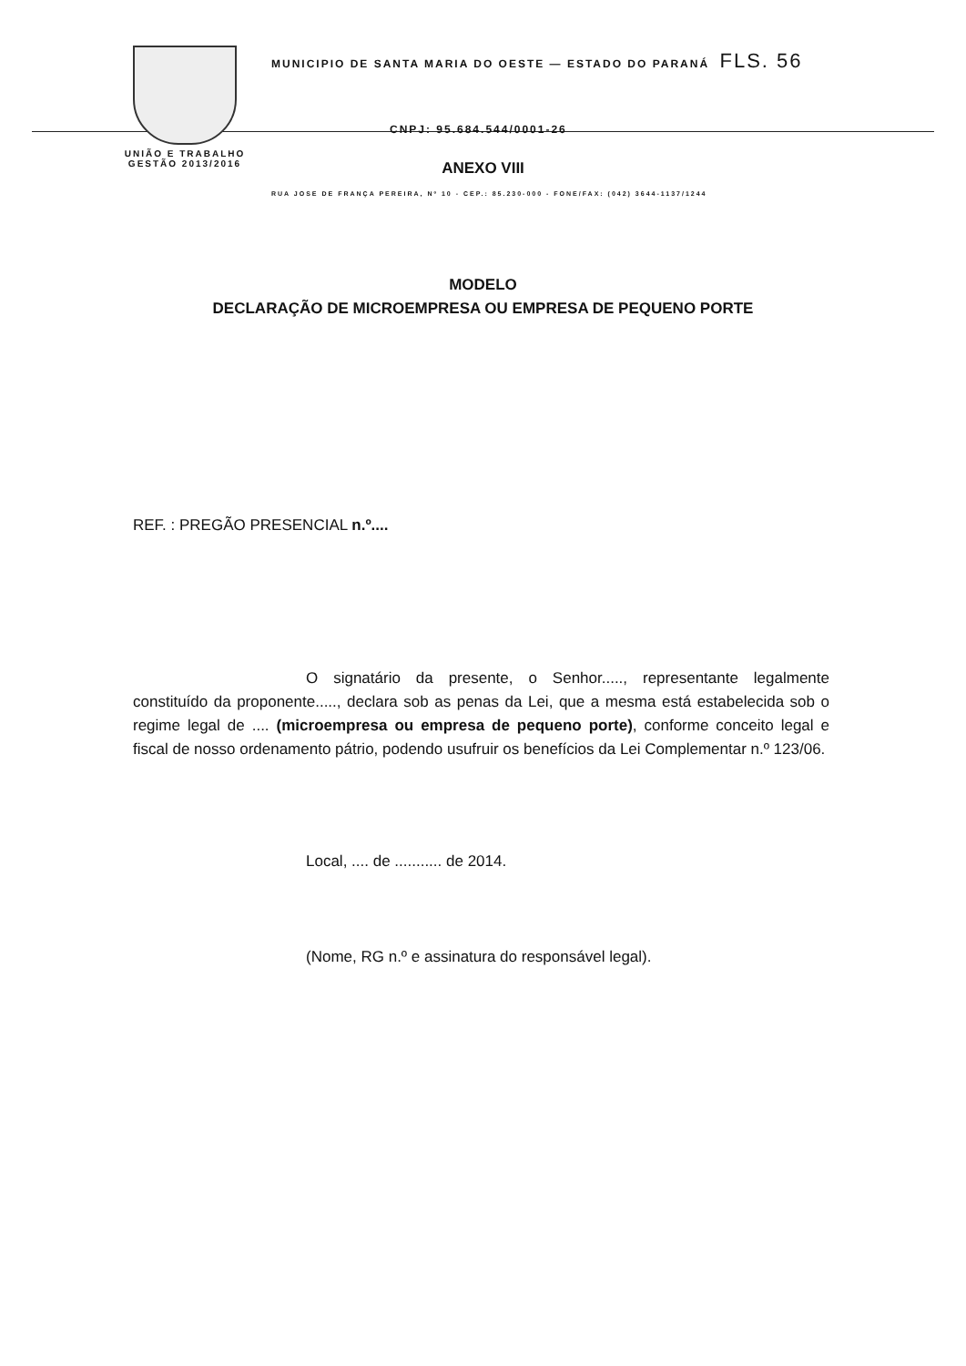UNIÃO E TRABALHO
GESTÃO 2013/2016
MUNICIPIO DE SANTA MARIA DO OESTE — ESTADO DO PARANÁ FLS. 56
CNPJ: 95.684.544/0001-26
RUA JOSE DE FRANÇA PEREIRA, Nº 10 - CEP.: 85.230-000 - FONE/FAX: (042) 3644-1137/1244
ANEXO VIII
MODELO
DECLARAÇÃO DE MICROEMPRESA OU EMPRESA DE PEQUENO PORTE
REF. : PREGÃO PRESENCIAL n.º....
O signatário da presente, o Senhor....., representante legalmente constituído da proponente....., declara sob as penas da Lei, que a mesma está estabelecida sob o regime legal de .... (microempresa ou empresa de pequeno porte), conforme conceito legal e fiscal de nosso ordenamento pátrio, podendo usufruir os benefícios da Lei Complementar n.º 123/06.
Local, .... de ........... de 2014.
(Nome, RG n.º e assinatura do responsável legal).